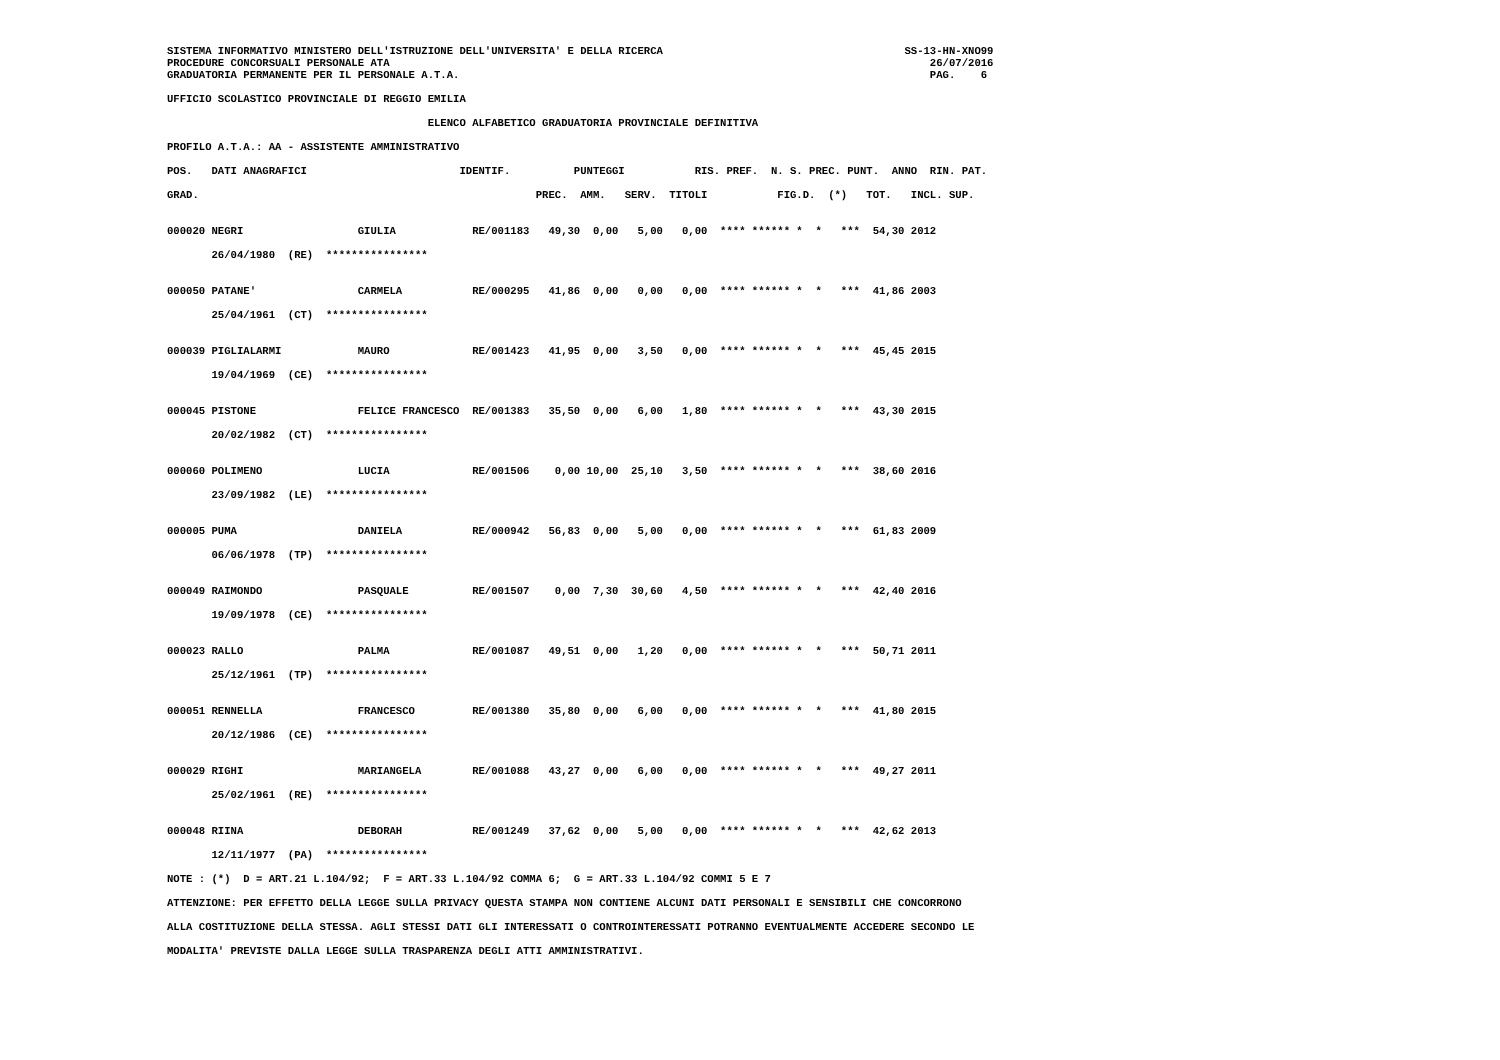SISTEMA INFORMATIVO MINISTERO DELL'ISTRUZIONE DELL'UNIVERSITA' E DELLA RICERCA                                      SS-13-HN-XNO99
PROCEDURE CONCORSUALI PERSONALE ATA                                                                                     26/07/2016
GRADUATORIA PERMANENTE PER IL PERSONALE A.T.A.                                                                          PAG.    6

UFFICIO SCOLASTICO PROVINCIALE DI REGGIO EMILIA

                                         ELENCO ALFABETICO GRADUATORIA PROVINCIALE DEFINITIVA

PROFILO A.T.A.: AA - ASSISTENTE AMMINISTRATIVO

POS.   DATI ANAGRAFICI                        IDENTIF.          PUNTEGGI           RIS. PREF.  N. S. PREC. PUNT.  ANNO  RIN. PAT.

GRAD.                                                     PREC.  AMM.   SERV.  TITOLI           FIG.D.  (*)   TOT.   INCL. SUP.


000020 NEGRI                  GIULIA            RE/001183   49,30  0,00   5,00   0,00  **** ****** *  *   ***  54,30 2012

       26/04/1980  (RE)  ****************


000050 PATANE'                CARMELA           RE/000295   41,86  0,00   0,00   0,00  **** ****** *  *   ***  41,86 2003

       25/04/1961  (CT)  ****************


000039 PIGLIALARMI            MAURO             RE/001423   41,95  0,00   3,50   0,00  **** ****** *  *   ***  45,45 2015

       19/04/1969  (CE)  ****************


000045 PISTONE                FELICE FRANCESCO  RE/001383   35,50  0,00   6,00   1,80  **** ****** *  *   ***  43,30 2015

       20/02/1982  (CT)  ****************


000060 POLIMENO               LUCIA             RE/001506    0,00 10,00  25,10   3,50  **** ****** *  *   ***  38,60 2016

       23/09/1982  (LE)  ****************


000005 PUMA                   DANIELA           RE/000942   56,83  0,00   5,00   0,00  **** ****** *  *   ***  61,83 2009

       06/06/1978  (TP)  ****************


000049 RAIMONDO               PASQUALE          RE/001507    0,00  7,30  30,60   4,50  **** ****** *  *   ***  42,40 2016

       19/09/1978  (CE)  ****************


000023 RALLO                  PALMA             RE/001087   49,51  0,00   1,20   0,00  **** ****** *  *   ***  50,71 2011

       25/12/1961  (TP)  ****************


000051 RENNELLA               FRANCESCO         RE/001380   35,80  0,00   6,00   0,00  **** ****** *  *   ***  41,80 2015

       20/12/1986  (CE)  ****************


000029 RIGHI                  MARIANGELA        RE/001088   43,27  0,00   6,00   0,00  **** ****** *  *   ***  49,27 2011

       25/02/1961  (RE)  ****************


000048 RIINA                  DEBORAH           RE/001249   37,62  0,00   5,00   0,00  **** ****** *  *   ***  42,62 2013

       12/11/1977  (PA)  ****************

NOTE : (*)  D = ART.21 L.104/92;  F = ART.33 L.104/92 COMMA 6;  G = ART.33 L.104/92 COMMI 5 E 7

ATTENZIONE: PER EFFETTO DELLA LEGGE SULLA PRIVACY QUESTA STAMPA NON CONTIENE ALCUNI DATI PERSONALI E SENSIBILI CHE CONCORRONO

ALLA COSTITUZIONE DELLA STESSA. AGLI STESSI DATI GLI INTERESSATI O CONTROINTERESSATI POTRANNO EVENTUALMENTE ACCEDERE SECONDO LE

MODALITA' PREVISTE DALLA LEGGE SULLA TRASPARENZA DEGLI ATTI AMMINISTRATIVI.